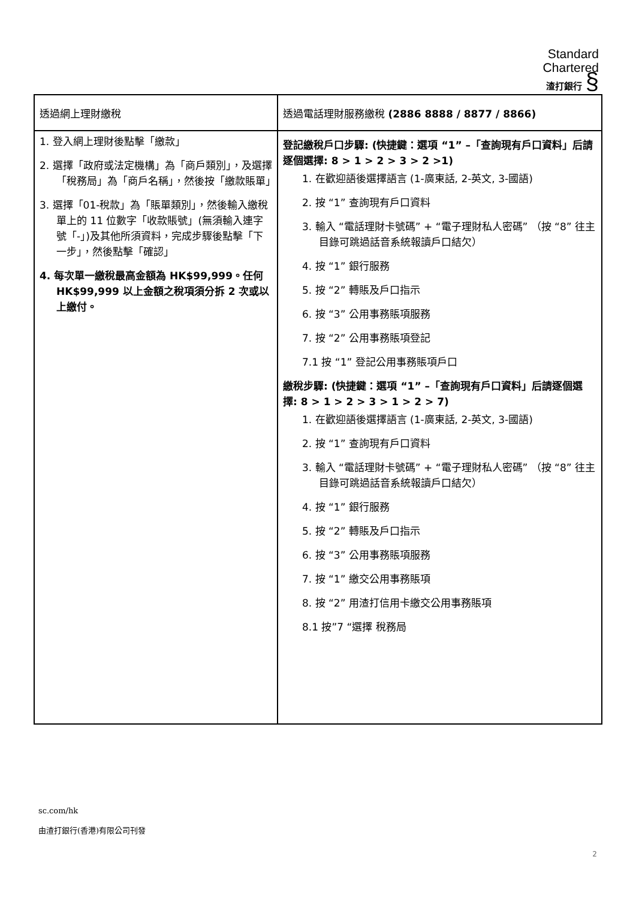Standard
Chartered
渣打銀行 §
| 透過網上理財繳稅 | 透過電話理財服務繳稅 (2886 8888 / 8877 / 8866) |
| --- | --- |
| 1. 登入網上理財後點擊「繳款」 2. 選擇「政府或法定機構」為「商戶類別」，及選擇「稅務局」為「商戶名稱」，然後按「繳款賬單」 3. 選擇「01-稅款」為「賬單類別」，然後輸入繳稅單上的 11 位數字「收款賬號」(無須輸入連字號「-」)及其他所須資料，完成步驟後點擊「下一步」，然後點擊「確認」 4. 每次單一繳稅最高金額為 HK$99,999。任何 HK$99,999 以上金額之稅項須分拆 2 次或以上繳付。 | 登記繳稅戶口步驟: (快捷鍵：選項 “1” –「查詢現有戶口資料」后請逐個選擇: 8 > 1 > 2 > 3 > 2 >1) 1. 在歡迎語後選擇語言 (1-廣東話, 2-英文, 3-國語) 2. 按 “1” 查詢現有戶口資料 3. 輸入 “電話理財卡號碼” + “電子理財私人密碼” （按 “8” 往主目錄可跳過話音系統報讀戶口結欠） 4. 按 “1” 銀行服務 5. 按 “2” 轉賬及戶口指示 6. 按 “3” 公用事務賬項服務 7. 按 “2” 公用事務賬項登記 7.1 按 “1” 登記公用事務賬項戶口 繳稅步驟: (快捷鍵：選項 “1” –「查詢現有戶口資料」后請逐個選擇: 8 > 1 > 2 > 3 > 1 > 2 > 7) 1. 在歡迎語後選擇語言 (1-廣東話, 2-英文, 3-國語) 2. 按 “1” 查詢現有戶口資料 3. 輸入 “電話理財卡號碼” + “電子理財私人密碼” （按 “8” 往主目錄可跳過話音系統報讀戶口結欠） 4. 按 “1” 銀行服務 5. 按 “2” 轉賬及戶口指示 6. 按 “3” 公用事務賬項服務 7. 按 “1” 繳交公用事務賬項 8. 按 “2” 用渣打信用卡繳交公用事務賬項 8.1 按”7 “選擇 稅務局 |
sc.com/hk
由渣打銀行(香港)有限公司刊發
2